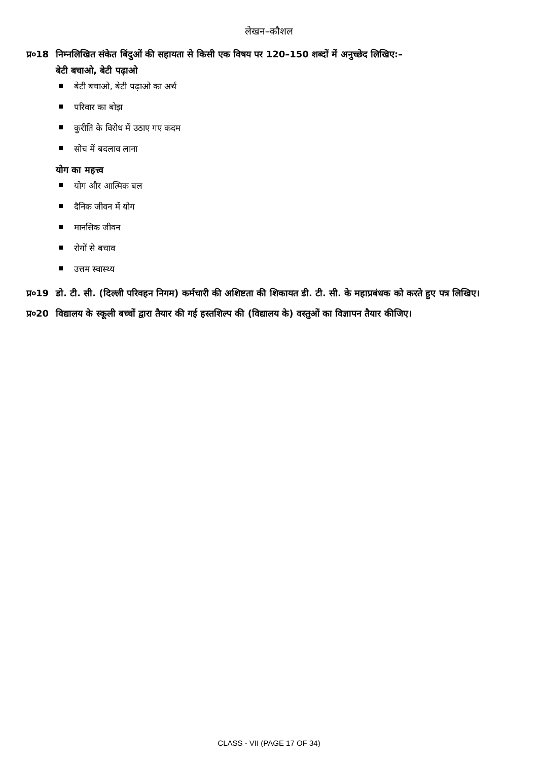लेखन–कौशल
प्र०18
निम्नलिखित संकेत बिंदुओं की सहायता से किसी एक विषय पर 120–150 शब्दों में अनुच्छेद लिखिए:–
बेटी बचाओ, बेटी पढ़ाओ
बेटी बचाओ, बेटी पढ़ाओ का अर्थ
परिवार का बोझ
कुरीति के विरोध में उठाए गए कदम
सोच में बदलाव लाना
योग का महत्त्व
योग और आत्मिक बल
दैनिक जीवन में योग
मानसिक जीवन
रोगों से बचाव
उत्तम स्वास्थ्य
प्र०19
डो. टी. सी. (दिल्ली परिवहन निगम) कर्मचारी की अशिष्टता की शिकायत डी. टी. सी. के महाप्रबंधक को करते हुए पत्र लिखिए।
प्र०20
विद्यालय के स्कूली बच्चों द्वारा तैयार की गई हस्तशिल्प की (विद्यालय के) वस्तुओं का विज्ञापन तैयार कीजिए।
CLASS - VII (PAGE 17 OF 34)